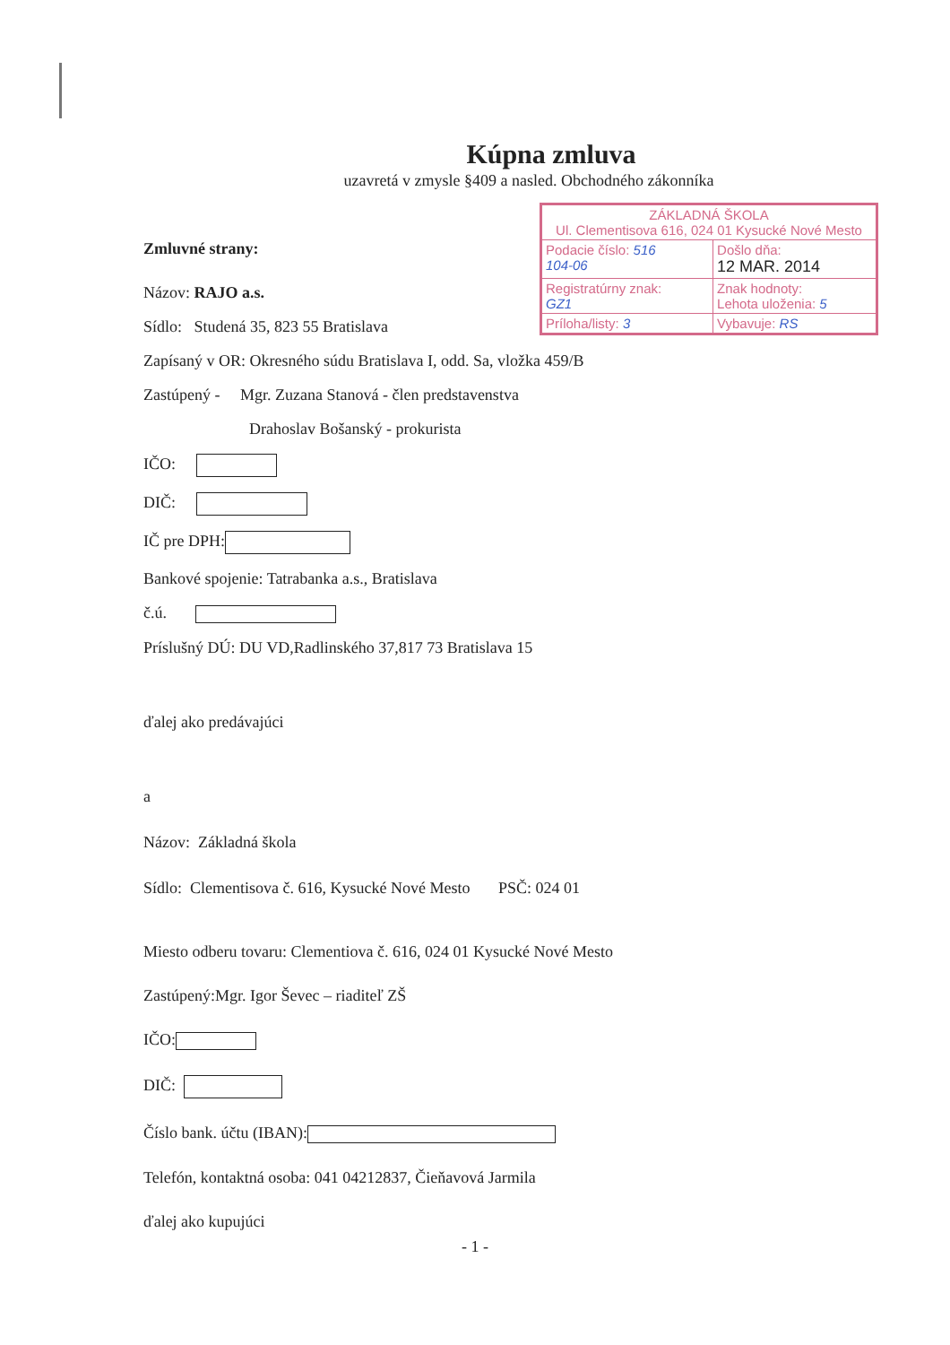| ZÁKLADNÁ ŠKOLA Ul. Clementisova 616, 024 01 Kysucké Nové Mesto | |
| Podacie číslo: 516 104-06 | Došlo dňa: 12 MAR. 2014 |
| Registratúrny znak: GZ1 | Znak hodnoty: Lehota uloženia: 5 |
| Príloha/listy: 3 | Vybavuje: RS |
Kúpna zmluva
uzavretá v zmysle §409 a nasled. Obchodného zákonníka
Zmluvné strany:
Názov: RAJO a.s.
Sídlo: Studená 35, 823 55 Bratislava
Zapísaný v OR: Okresného súdu Bratislava I, odd. Sa, vložka 459/B
Zastúpený - Mgr. Zuzana Stanová - člen predstavenstva
Drahoslav Bošanský - prokurista
IČO:
DIČ:
IČ pre DPH:
Bankové spojenie: Tatrabanka a.s., Bratislava
č.ú.
Príslušný DÚ: DU VD,Radlinského 37,817 73 Bratislava 15
ďalej ako predávajúci
a
Názov: Základná škola
Sídlo: Clementisova č. 616, Kysucké Nové Mesto PSČ: 024 01
Miesto odberu tovaru: Clementiova č. 616, 024 01 Kysucké Nové Mesto
Zastúpený:Mgr. Igor Ševec – riaditeľ ZŠ
IČO:
DIČ:
Číslo bank. účtu (IBAN):
Telefón, kontaktná osoba: 041 04212837, Čieňavová Jarmila
ďalej ako kupujúci
- 1 -